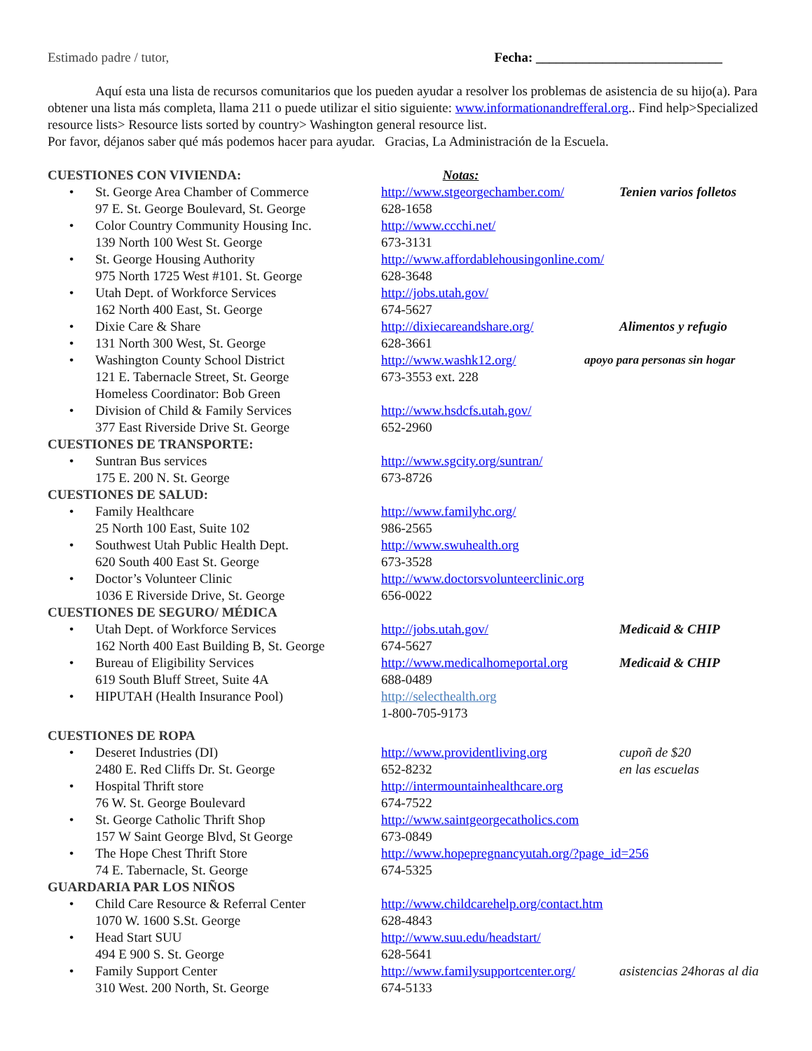Estimado padre / tutor, Fecha: ____________________________
Aquí esta una lista de recursos comunitarios que los pueden ayudar a resolver los problemas de asistencia de su hijo(a). Para obtener una lista más completa, llama 211 o puede utilizar el sitio siguiente: www.informationandrefferal.org.. Find help>Specialized resource lists> Resource lists sorted by country> Washington general resource list.
Por favor, déjanos saber qué más podemos hacer para ayudar. Gracias, La Administración de la Escuela.
CUESTIONES CON VIVIENDA: Notas:
•
St. George Area Chamber of Commerce
97 E. St. George Boulevard, St. George
http://www.stgeorgechamber.com/
628-1658
Tenien varios folletos
•
Color Country Community Housing Inc.
139 North 100 West St. George
http://www.ccchi.net/
673-3131
•
St. George Housing Authority
975 North 1725 West #101. St. George
http://www.affordablehousingonline.com/
628-3648
•
Utah Dept. of Workforce Services
162 North 400 East, St. George
http://jobs.utah.gov/
674-5627
•
Dixie Care & Share
http://dixiecareandshare.org/
Alimentos y refugio
•
131 North 300 West, St. George
628-3661
•
Washington County School District
121 E. Tabernacle Street, St. George
Homeless Coordinator: Bob Green
http://www.washk12.org/
673-3553 ext. 228
apoyo para personas sin hogar
•
Division of Child & Family Services
377 East Riverside Drive St. George
http://www.hsdcfs.utah.gov/
652-2960
CUESTIONES DE TRANSPORTE:
•
Suntran Bus services
175 E. 200 N. St. George
http://www.sgcity.org/suntran/
673-8726
CUESTIONES DE SALUD:
•
Family Healthcare
25 North 100 East, Suite 102
http://www.familyhc.org/
986-2565
•
Southwest Utah Public Health Dept.
620 South 400 East St. George
http://www.swuhealth.org
673-3528
•
Doctor’s Volunteer Clinic
1036 E Riverside Drive, St. George
http://www.doctorsvolunteerclinic.org
656-0022
CUESTIONES DE SEGURO/ MÉDICA
•
Utah Dept. of Workforce Services
162 North 400 East Building B, St. George
http://jobs.utah.gov/
674-5627
Medicaid & CHIP
•
Bureau of Eligibility Services
619 South Bluff Street, Suite 4A
http://www.medicalhomeportal.org
688-0489
Medicaid & CHIP
•
HIPUTAH (Health Insurance Pool)
http://selecthealth.org
1-800-705-9173
CUESTIONES DE ROPA
•
Deseret Industries (DI)
2480 E. Red Cliffs Dr. St. George
http://www.providentliving.org
652-8232
cupoñ de $20
en las escuelas
•
Hospital Thrift store
76 W. St. George Boulevard
http://intermountainhealthcare.org
674-7522
•
St. George Catholic Thrift Shop
157 W Saint George Blvd, St George
http://www.saintgeorgecatholics.com
673-0849
•
The Hope Chest Thrift Store
74 E. Tabernacle, St. George
http://www.hopepregnancyutah.org/?page_id=256
674-5325
GUARDARIA PAR LOS NIÑOS
•
Child Care Resource & Referral Center
1070 W. 1600 S.St. George
http://www.childcarehelp.org/contact.htm
628-4843
•
Head Start SUU
494 E 900 S. St. George
http://www.suu.edu/headstart/
628-5641
•
Family Support Center
310 West. 200 North, St. George
http://www.familysupportcenter.org/
674-5133
asistencias 24horas al dia